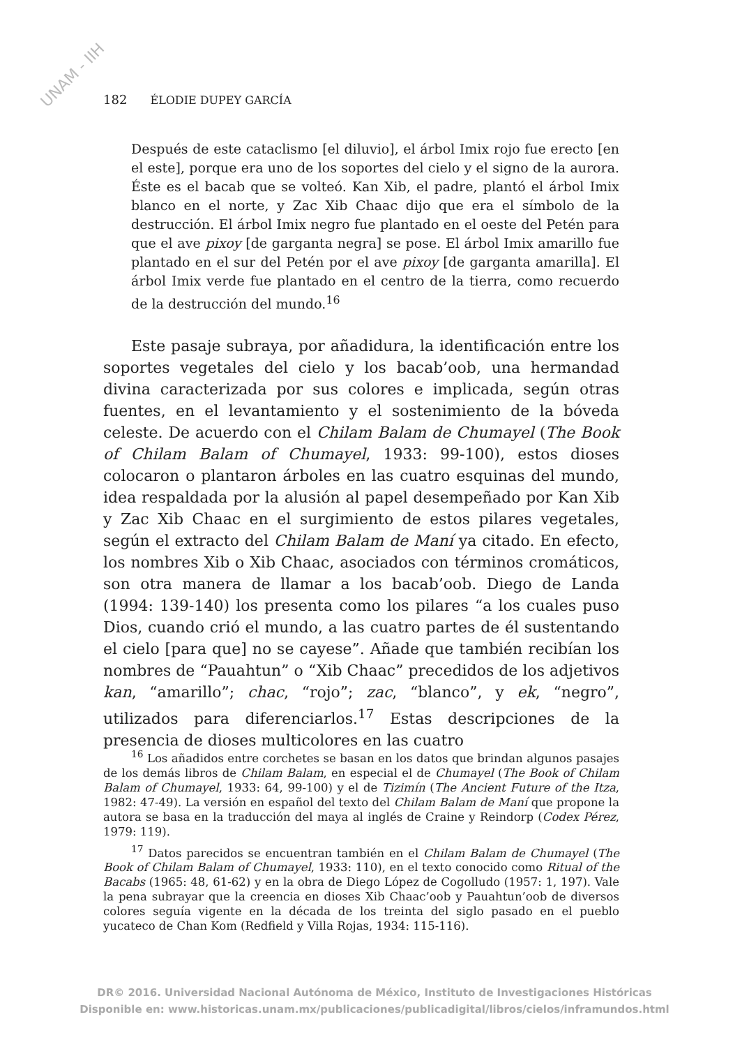UNAM - IIH
182 ÉLODIE DUPEY GARCÍA
Después de este cataclismo [el diluvio], el árbol Imix rojo fue erecto [en el este], porque era uno de los soportes del cielo y el signo de la aurora. Éste es el bacab que se volteó. Kan Xib, el padre, plantó el árbol Imix blanco en el norte, y Zac Xib Chaac dijo que era el símbolo de la destrucción. El árbol Imix negro fue plantado en el oeste del Petén para que el ave pixoy [de garganta negra] se pose. El árbol Imix amarillo fue plantado en el sur del Petén por el ave pixoy [de garganta amarilla]. El árbol Imix verde fue plantado en el centro de la tierra, como recuerdo de la destrucción del mundo.<sup>16</sup>
Este pasaje subraya, por añadidura, la identificación entre los soportes vegetales del cielo y los bacab’oob, una hermandad divina caracterizada por sus colores e implicada, según otras fuentes, en el levantamiento y el sostenimiento de la bóveda celeste. De acuerdo con el Chilam Balam de Chumayel (The Book of Chilam Balam of Chumayel, 1933: 99-100), estos dioses colocaron o plantaron árboles en las cuatro esquinas del mundo, idea respaldada por la alusión al papel desempeñado por Kan Xib y Zac Xib Chaac en el surgimiento de estos pilares vegetales, según el extracto del Chilam Balam de Maní ya citado. En efecto, los nombres Xib o Xib Chaac, asociados con términos cromáticos, son otra manera de llamar a los bacab’oob. Diego de Landa (1994: 139-140) los presenta como los pilares “a los cuales puso Dios, cuando crió el mundo, a las cuatro partes de él sustentando el cielo [para que] no se cayese”. Añade que también recibían los nombres de “Pauahtun” o “Xib Chaac” precedidos de los adjetivos kan, “amarillo”; chac, “rojo”; zac, “blanco”, y ek, “negro”, utilizados para diferenciarlos.<sup>17</sup> Estas descripciones de la presencia de dioses multicolores en las cuatro
<sup>16</sup> Los añadidos entre corchetes se basan en los datos que brindan algunos pasajes de los demás libros de Chilam Balam, en especial el de Chumayel (The Book of Chilam Balam of Chumayel, 1933: 64, 99-100) y el de Tizimín (The Ancient Future of the Itza, 1982: 47-49). La versión en español del texto del Chilam Balam de Maní que propone la autora se basa en la traducción del maya al inglés de Craine y Reindorp (Codex Pérez, 1979: 119).
<sup>17</sup> Datos parecidos se encuentran también en el Chilam Balam de Chumayel (The Book of Chilam Balam of Chumayel, 1933: 110), en el texto conocido como Ritual of the Bacabs (1965: 48, 61-62) y en la obra de Diego López de Cogolludo (1957: 1, 197). Vale la pena subrayar que la creencia en dioses Xib Chaac’oob y Pauahtun’oob de diversos colores seguía vigente en la década de los treinta del siglo pasado en el pueblo yucateco de Chan Kom (Redfield y Villa Rojas, 1934: 115-116).
DR© 2016. Universidad Nacional Autónoma de México, Instituto de Investigaciones Históricas
Disponible en: www.historicas.unam.mx/publicaciones/publicadigital/libros/cielos/inframundos.html